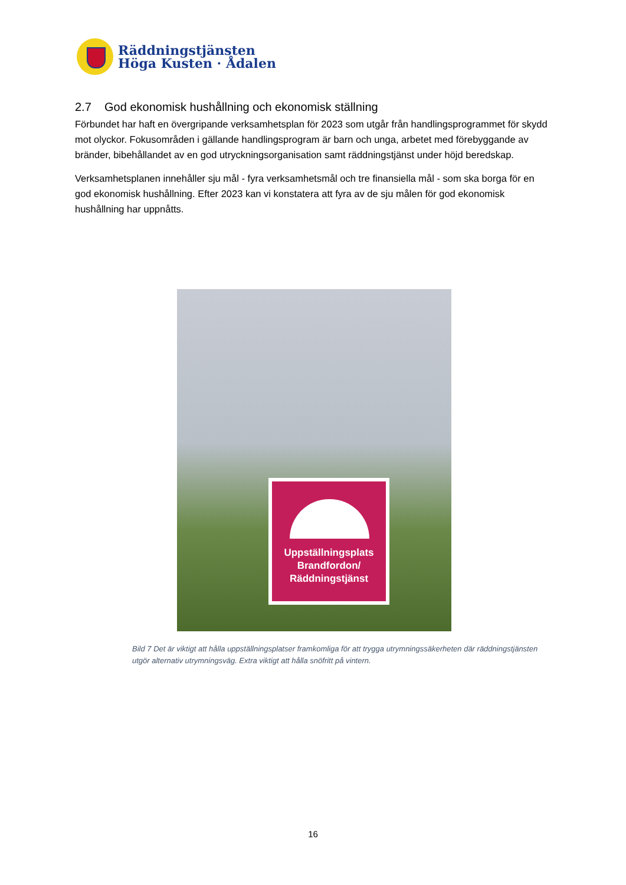Räddningstjänsten
Höga Kusten · Ådalen
2.7 God ekonomisk hushållning och ekonomisk ställning
Förbundet har haft en övergripande verksamhetsplan för 2023 som utgår från handlingsprogrammet för skydd mot olyckor. Fokusområden i gällande handlingsprogram är barn och unga, arbetet med förebyggande av bränder, bibehållandet av en god utryckningsorganisation samt räddningstjänst under höjd beredskap.
Verksamhetsplanen innehåller sju mål - fyra verksamhetsmål och tre finansiella mål - som ska borga för en god ekonomisk hushållning. Efter 2023 kan vi konstatera att fyra av de sju målen för god ekonomisk hushållning har uppnåtts.
Uppställningsplats
Brandfordon/
Räddningstjänst
Bild 7 Det är viktigt att hålla uppställningsplatser framkomliga för att trygga utrymningssäkerheten där räddningstjänsten utgör alternativ utrymningsväg. Extra viktigt att hålla snöfritt på vintern.
16